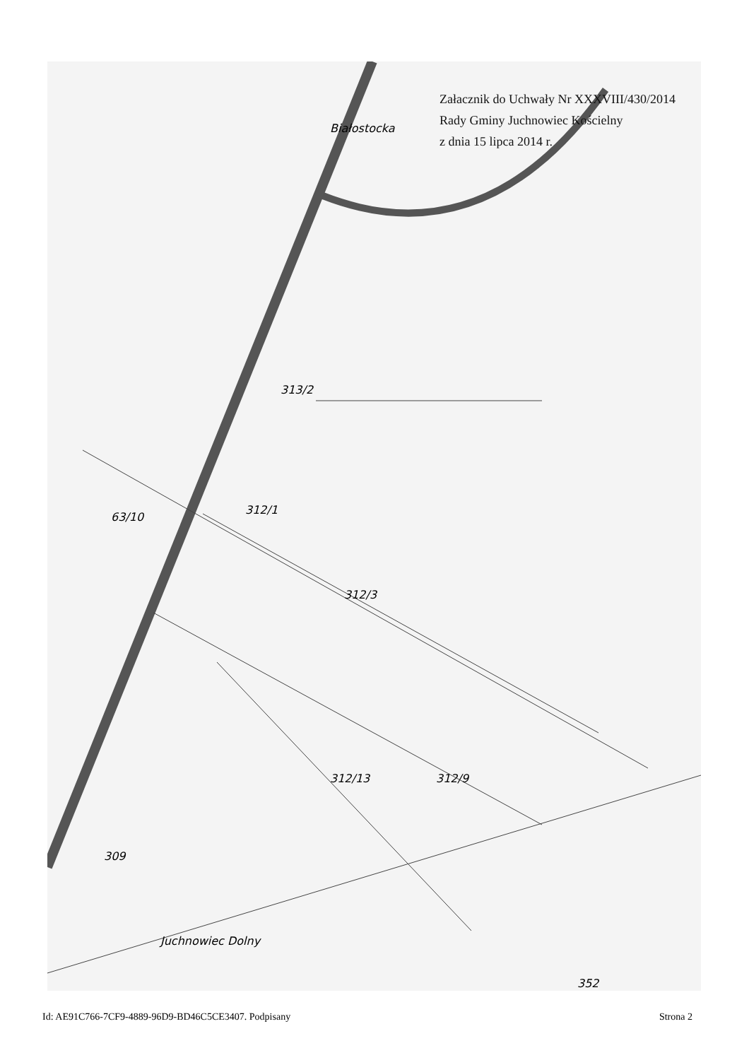313/2
312/1
312/3
312/9
312/13
63/10
309
352
Juchnowiec Dolny
Białostocka
Załacznik do Uchwały Nr XXXVIII/430/2014
Rady Gminy Juchnowiec Kościelny
z dnia 15 lipca 2014 r.
Id: AE91C766-7CF9-4889-96D9-BD46C5CE3407. Podpisany Strona 2